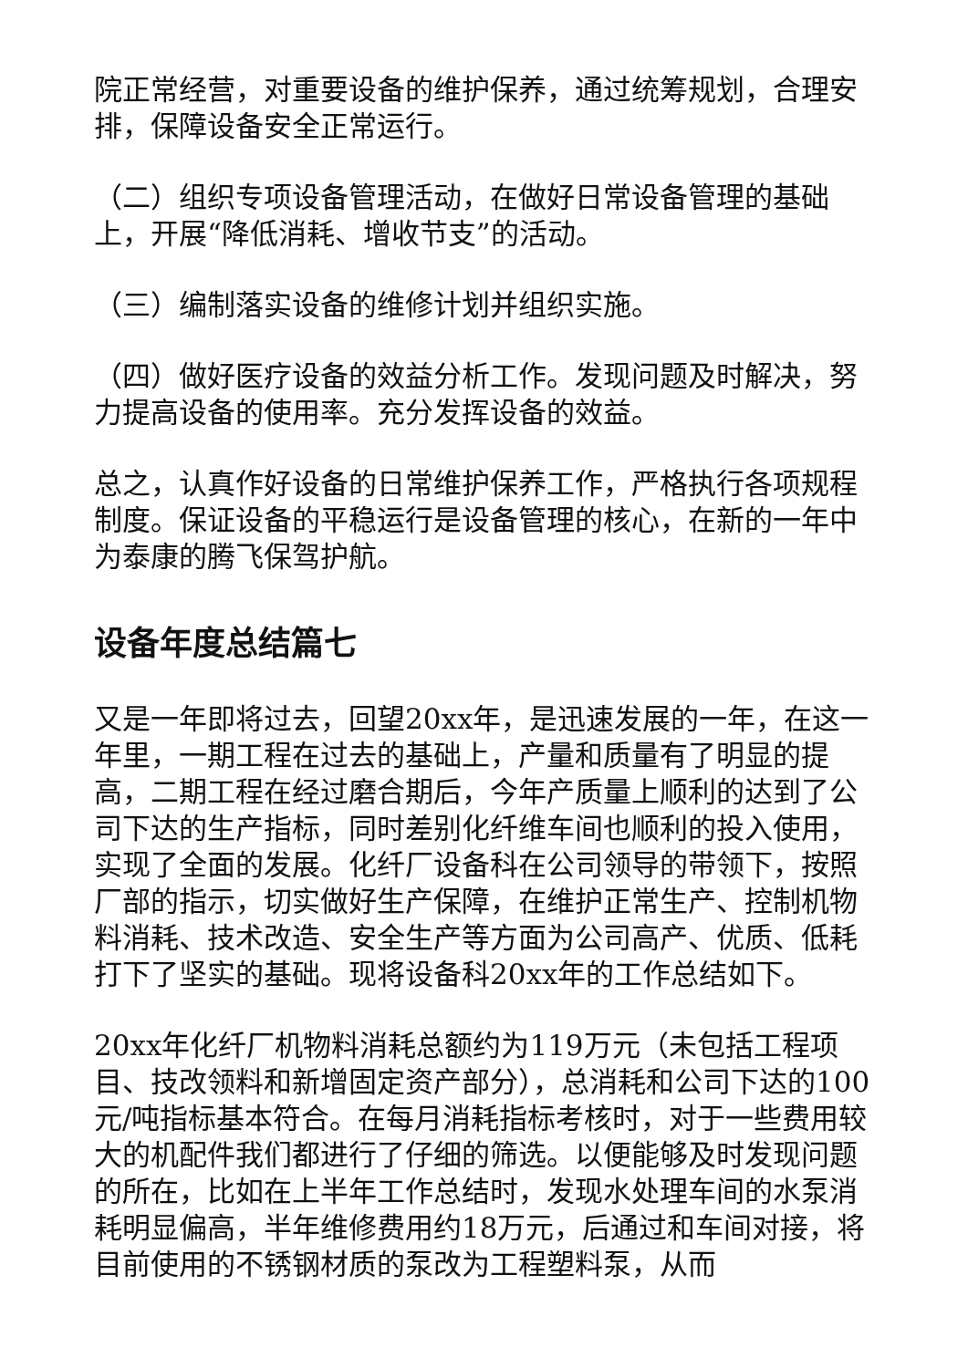院正常经营，对重要设备的维护保养，通过统筹规划，合理安排，保障设备安全正常运行。
（二）组织专项设备管理活动，在做好日常设备管理的基础上，开展“降低消耗、增收节支”的活动。
（三）编制落实设备的维修计划并组织实施。
（四）做好医疗设备的效益分析工作。发现问题及时解决，努力提高设备的使用率。充分发挥设备的效益。
总之，认真作好设备的日常维护保养工作，严格执行各项规程制度。保证设备的平稳运行是设备管理的核心，在新的一年中为泰康的腾飞保驾护航。
设备年度总结篇七
又是一年即将过去，回望20xx年，是迅速发展的一年，在这一年里，一期工程在过去的基础上，产量和质量有了明显的提高，二期工程在经过磨合期后，今年产质量上顺利的达到了公司下达的生产指标，同时差别化纤维车间也顺利的投入使用，实现了全面的发展。化纤厂设备科在公司领导的带领下，按照厂部的指示，切实做好生产保障，在维护正常生产、控制机物料消耗、技术改造、安全生产等方面为公司高产、优质、低耗打下了坚实的基础。现将设备科20xx年的工作总结如下。
20xx年化纤厂机物料消耗总额约为119万元（未包括工程项目、技改领料和新增固定资产部分），总消耗和公司下达的100元/吨指标基本符合。在每月消耗指标考核时，对于一些费用较大的机配件我们都进行了仔细的筛选。以便能够及时发现问题的所在，比如在上半年工作总结时，发现水处理车间的水泵消耗明显偏高，半年维修费用约18万元，后通过和车间对接，将目前使用的不锈钢材质的泵改为工程塑料泵，从而